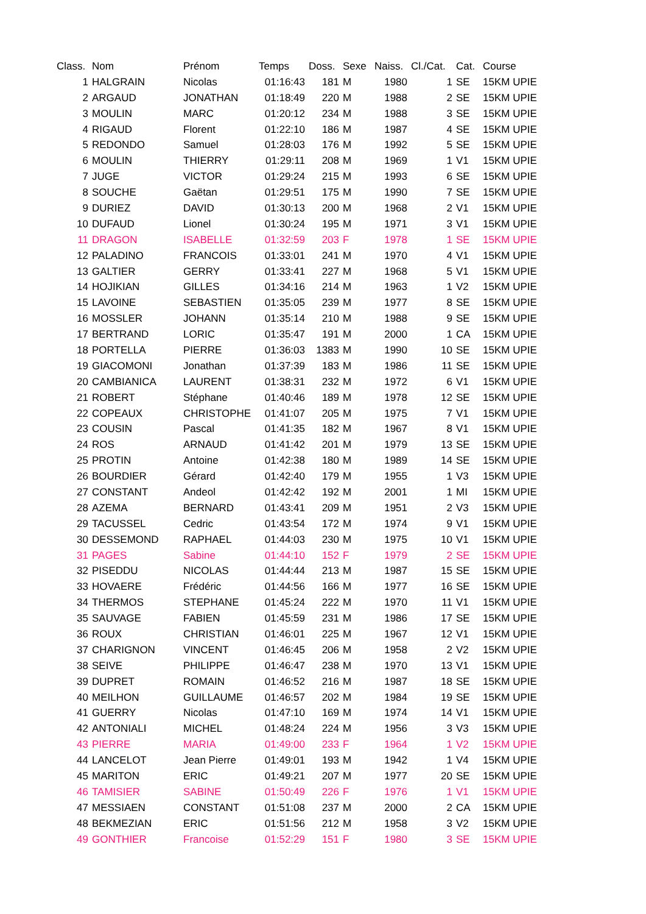| Class. | Nom | Prénom | Temps | Doss. | Sexe | Naiss. | Cl./Cat. | Cat. | Course |
| --- | --- | --- | --- | --- | --- | --- | --- | --- | --- |
| 1 | HALGRAIN | Nicolas | 01:16:43 | 181 | M | 1980 | 1 | SE | 15KM UPIE |
| 2 | ARGAUD | JONATHAN | 01:18:49 | 220 | M | 1988 | 2 | SE | 15KM UPIE |
| 3 | MOULIN | MARC | 01:20:12 | 234 | M | 1988 | 3 | SE | 15KM UPIE |
| 4 | RIGAUD | Florent | 01:22:10 | 186 | M | 1987 | 4 | SE | 15KM UPIE |
| 5 | REDONDO | Samuel | 01:28:03 | 176 | M | 1992 | 5 | SE | 15KM UPIE |
| 6 | MOULIN | THIERRY | 01:29:11 | 208 | M | 1969 | 1 | V1 | 15KM UPIE |
| 7 | JUGE | VICTOR | 01:29:24 | 215 | M | 1993 | 6 | SE | 15KM UPIE |
| 8 | SOUCHE | Gaëtan | 01:29:51 | 175 | M | 1990 | 7 | SE | 15KM UPIE |
| 9 | DURIEZ | DAVID | 01:30:13 | 200 | M | 1968 | 2 | V1 | 15KM UPIE |
| 10 | DUFAUD | Lionel | 01:30:24 | 195 | M | 1971 | 3 | V1 | 15KM UPIE |
| 11 | DRAGON | ISABELLE | 01:32:59 | 203 | F | 1978 | 1 | SE | 15KM UPIE |
| 12 | PALADINO | FRANCOIS | 01:33:01 | 241 | M | 1970 | 4 | V1 | 15KM UPIE |
| 13 | GALTIER | GERRY | 01:33:41 | 227 | M | 1968 | 5 | V1 | 15KM UPIE |
| 14 | HOJIKIAN | GILLES | 01:34:16 | 214 | M | 1963 | 1 | V2 | 15KM UPIE |
| 15 | LAVOINE | SEBASTIEN | 01:35:05 | 239 | M | 1977 | 8 | SE | 15KM UPIE |
| 16 | MOSSLER | JOHANN | 01:35:14 | 210 | M | 1988 | 9 | SE | 15KM UPIE |
| 17 | BERTRAND | LORIC | 01:35:47 | 191 | M | 2000 | 1 | CA | 15KM UPIE |
| 18 | PORTELLA | PIERRE | 01:36:03 | 1383 | M | 1990 | 10 | SE | 15KM UPIE |
| 19 | GIACOMONI | Jonathan | 01:37:39 | 183 | M | 1986 | 11 | SE | 15KM UPIE |
| 20 | CAMBIANICA | LAURENT | 01:38:31 | 232 | M | 1972 | 6 | V1 | 15KM UPIE |
| 21 | ROBERT | Stéphane | 01:40:46 | 189 | M | 1978 | 12 | SE | 15KM UPIE |
| 22 | COPEAUX | CHRISTOPHE | 01:41:07 | 205 | M | 1975 | 7 | V1 | 15KM UPIE |
| 23 | COUSIN | Pascal | 01:41:35 | 182 | M | 1967 | 8 | V1 | 15KM UPIE |
| 24 | ROS | ARNAUD | 01:41:42 | 201 | M | 1979 | 13 | SE | 15KM UPIE |
| 25 | PROTIN | Antoine | 01:42:38 | 180 | M | 1989 | 14 | SE | 15KM UPIE |
| 26 | BOURDIER | Gérard | 01:42:40 | 179 | M | 1955 | 1 | V3 | 15KM UPIE |
| 27 | CONSTANT | Andeol | 01:42:42 | 192 | M | 2001 | 1 | MI | 15KM UPIE |
| 28 | AZEMA | BERNARD | 01:43:41 | 209 | M | 1951 | 2 | V3 | 15KM UPIE |
| 29 | TACUSSEL | Cedric | 01:43:54 | 172 | M | 1974 | 9 | V1 | 15KM UPIE |
| 30 | DESSEMOND | RAPHAEL | 01:44:03 | 230 | M | 1975 | 10 | V1 | 15KM UPIE |
| 31 | PAGES | Sabine | 01:44:10 | 152 | F | 1979 | 2 | SE | 15KM UPIE |
| 32 | PISEDDU | NICOLAS | 01:44:44 | 213 | M | 1987 | 15 | SE | 15KM UPIE |
| 33 | HOVAERE | Frédéric | 01:44:56 | 166 | M | 1977 | 16 | SE | 15KM UPIE |
| 34 | THERMOS | STEPHANE | 01:45:24 | 222 | M | 1970 | 11 | V1 | 15KM UPIE |
| 35 | SAUVAGE | FABIEN | 01:45:59 | 231 | M | 1986 | 17 | SE | 15KM UPIE |
| 36 | ROUX | CHRISTIAN | 01:46:01 | 225 | M | 1967 | 12 | V1 | 15KM UPIE |
| 37 | CHARIGNON | VINCENT | 01:46:45 | 206 | M | 1958 | 2 | V2 | 15KM UPIE |
| 38 | SEIVE | PHILIPPE | 01:46:47 | 238 | M | 1970 | 13 | V1 | 15KM UPIE |
| 39 | DUPRET | ROMAIN | 01:46:52 | 216 | M | 1987 | 18 | SE | 15KM UPIE |
| 40 | MEILHON | GUILLAUME | 01:46:57 | 202 | M | 1984 | 19 | SE | 15KM UPIE |
| 41 | GUERRY | Nicolas | 01:47:10 | 169 | M | 1974 | 14 | V1 | 15KM UPIE |
| 42 | ANTONIALI | MICHEL | 01:48:24 | 224 | M | 1956 | 3 | V3 | 15KM UPIE |
| 43 | PIERRE | MARIA | 01:49:00 | 233 | F | 1964 | 1 | V2 | 15KM UPIE |
| 44 | LANCELOT | Jean Pierre | 01:49:01 | 193 | M | 1942 | 1 | V4 | 15KM UPIE |
| 45 | MARITON | ERIC | 01:49:21 | 207 | M | 1977 | 20 | SE | 15KM UPIE |
| 46 | TAMISIER | SABINE | 01:50:49 | 226 | F | 1976 | 1 | V1 | 15KM UPIE |
| 47 | MESSIAEN | CONSTANT | 01:51:08 | 237 | M | 2000 | 2 | CA | 15KM UPIE |
| 48 | BEKMEZIAN | ERIC | 01:51:56 | 212 | M | 1958 | 3 | V2 | 15KM UPIE |
| 49 | GONTHIER | Francoise | 01:52:29 | 151 | F | 1980 | 3 | SE | 15KM UPIE |